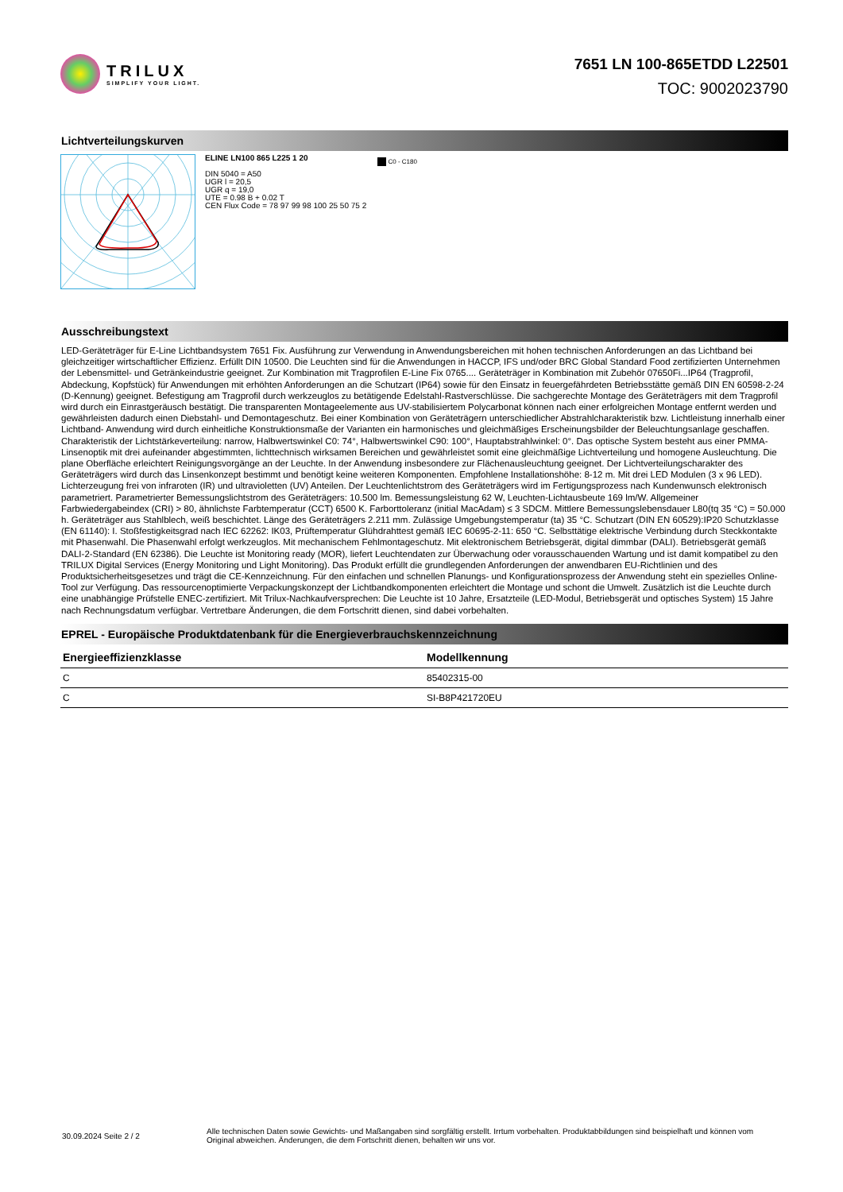TRILUX
SIMPLIFY YOUR LIGHT.
7651 LN 100-865ETDD L22501
TOC: 9002023790
Lichtverteilungskurven
ELINE LN100 865 L225 1 20
DIN 5040 = A50
UGR l = 20,5
UGR q = 19,0
UTE = 0.98 B + 0.02 T
CEN Flux Code = 78 97 99 98 100 25 50 75 2
C0 - C180
Ausschreibungstext
LED-Geräteträger für E-Line Lichtbandsystem 7651 Fix. Ausführung zur Verwendung in Anwendungsbereichen mit hohen technischen Anforderungen an das Lichtband bei gleichzeitiger wirtschaftlicher Effizienz. Erfüllt DIN 10500. Die Leuchten sind für die Anwendungen in HACCP, IFS und/oder BRC Global Standard Food zertifizierten Unternehmen der Lebensmittel- und Getränkeindustrie geeignet. Zur Kombination mit Tragprofilen E-Line Fix 0765.... Geräteträger in Kombination mit Zubehör 07650Fi...IP64 (Tragprofil, Abdeckung, Kopfstück) für Anwendungen mit erhöhten Anforderungen an die Schutzart (IP64) sowie für den Einsatz in feuergefährdeten Betriebsstätte gemäß DIN EN 60598-2-24 (D-Kennung) geeignet. Befestigung am Tragprofil durch werkzeuglos zu betätigende Edelstahl-Rastverschlüsse. Die sachgerechte Montage des Geräteträgers mit dem Tragprofil wird durch ein Einrastgeräusch bestätigt. Die transparenten Montageelemente aus UV-stabilisiertem Polycarbonat können nach einer erfolgreichen Montage entfernt werden und gewährleisten dadurch einen Diebstahl- und Demontageschutz. Bei einer Kombination von Geräteträgern unterschiedlicher Abstrahlcharakteristik bzw. Lichtleistung innerhalb einer Lichtband- Anwendung wird durch einheitliche Konstruktionsmaße der Varianten ein harmonisches und gleichmäßiges Erscheinungsbilder der Beleuchtungsanlage geschaffen. Charakteristik der Lichtstärkeverteilung: narrow, Halbwertswinkel C0: 74°, Halbwertswinkel C90: 100°, Hauptabstrahlwinkel: 0°. Das optische System besteht aus einer PMMA-Linsenoptik mit drei aufeinander abgestimmten, lichttechnisch wirksamen Bereichen und gewährleistet somit eine gleichmäßige Lichtverteilung und homogene Ausleuchtung. Die plane Oberfläche erleichtert Reinigungsvorgänge an der Leuchte. In der Anwendung insbesondere zur Flächenausleuchtung geeignet. Der Lichtverteilungscharakter des Geräteträgers wird durch das Linsenkonzept bestimmt und benötigt keine weiteren Komponenten. Empfohlene Installationshöhe: 8-12 m. Mit drei LED Modulen (3 x 96 LED). Lichterzeugung frei von infraroten (IR) und ultravioletten (UV) Anteilen. Der Leuchtenlichtstrom des Geräteträgers wird im Fertigungsprozess nach Kundenwunsch elektronisch parametriert. Parametrierter Bemessungslichtstrom des Geräteträgers: 10.500 lm. Bemessungsleistung 62 W, Leuchten-Lichtausbeute 169 lm/W. Allgemeiner Farbwiedergabeindex (CRI) > 80, ähnlichste Farbtemperatur (CCT) 6500 K. Farborttoleranz (initial MacAdam) ≤ 3 SDCM. Mittlere Bemessungslebensdauer L80(tq 35 °C) = 50.000 h. Geräteträger aus Stahlblech, weiß beschichtet. Länge des Geräteträgers 2.211 mm. Zulässige Umgebungstemperatur (ta) 35 °C. Schutzart (DIN EN 60529):IP20 Schutzklasse (EN 61140): I. Stoßfestigkeitsgrad nach IEC 62262: IK03, Prüftemperatur Glühdrahttest gemäß IEC 60695-2-11: 650 °C. Selbsttätige elektrische Verbindung durch Steckkontakte mit Phasenwahl. Die Phasenwahl erfolgt werkzeuglos. Mit mechanischem Fehlmontageschutz. Mit elektronischem Betriebsgerät, digital dimmbar (DALI). Betriebsgerät gemäß DALI-2-Standard (EN 62386). Die Leuchte ist Monitoring ready (MOR), liefert Leuchtendaten zur Überwachung oder vorausschauenden Wartung und ist damit kompatibel zu den TRILUX Digital Services (Energy Monitoring und Light Monitoring). Das Produkt erfüllt die grundlegenden Anforderungen der anwendbaren EU-Richtlinien und des Produktsicherheitsgesetzes und trägt die CE-Kennzeichnung. Für den einfachen und schnellen Planungs- und Konfigurationsprozess der Anwendung steht ein spezielles Online-Tool zur Verfügung. Das ressourcenoptimierte Verpackungskonzept der Lichtbandkomponenten erleichtert die Montage und schont die Umwelt. Zusätzlich ist die Leuchte durch eine unabhängige Prüfstelle ENEC-zertifiziert. Mit Trilux-Nachkaufversprechen: Die Leuchte ist 10 Jahre, Ersatzteile (LED-Modul, Betriebsgerät und optisches System) 15 Jahre nach Rechnungsdatum verfügbar. Vertretbare Änderungen, die dem Fortschritt dienen, sind dabei vorbehalten.
EPREL - Europäische Produktdatenbank für die Energieverbrauchskennzeichnung
| Energieeffizienzklasse | Modellkennung |
| --- | --- |
| C | 85402315-00 |
| C | SI-B8P421720EU |
30.09.2024 Seite 2 / 2
Alle technischen Daten sowie Gewichts- und Maßangaben sind sorgfältig erstellt. Irrtum vorbehalten. Produktabbildungen sind beispielhaft und können vom Original abweichen. Änderungen, die dem Fortschritt dienen, behalten wir uns vor.